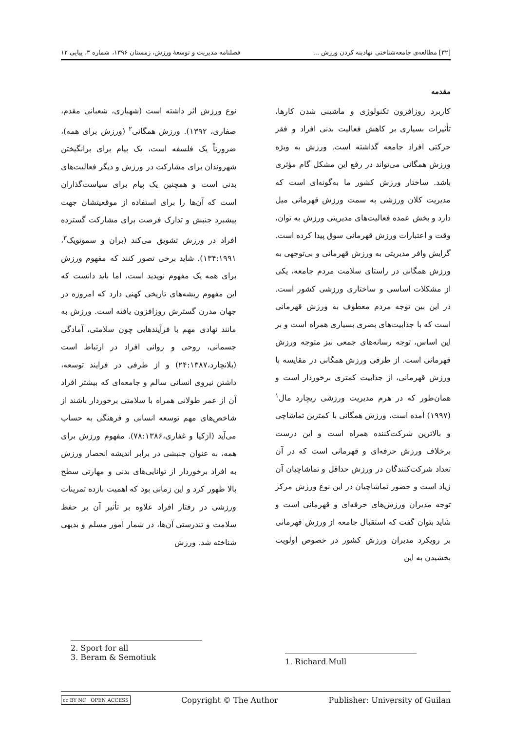[۳۲] مطالعه‌ی جامعه‌شناختی نهادینه کردن ورزش ... فصلنامه مدیریت و توسعهٔ ورزش، زمستان ۱۳۹۶، شماره ۳، پیاپی ۱۲
مقدمه
کاربرد روزافزون تکنولوژی و ماشینی شدن کارها، تأثیرات بسیاری بر کاهش فعالیت بدنی افراد و فقر حرکتی افراد جامعه گذاشته است. ورزش به ویژه ورزش همگانی می‌تواند در رفع این مشکل گام مؤثری باشد. ساختار ورزش کشور ما به‌گونه‌ای است که مدیریت کلان ورزشی به سمت ورزش قهرمانی میل دارد و بخش عمده فعالیت‌های مدیریتی ورزش به توان، وقت و اعتبارات ورزش قهرمانی سوق پیدا کرده است. گرایش وافر مدیریتی به ورزش قهرمانی و بی‌توجهی به ورزش همگانی در راستای سلامت مردم جامعه، یکی از مشکلات اساسی و ساختاری ورزشی کشور است. در این بین توجه مردم معطوف به ورزش قهرمانی است که با جذابیت‌های بصری بسیاری همراه است و بر این اساس، توجه رسانه‌های جمعی نیز متوجه ورزش قهرمانی است. از طرفی ورزش همگانی در مقایسه با ورزش قهرمانی، از جذابیت کمتری برخوردار است و همان‌طور که در هرم مدیریت ورزشی ریچارد مال<sup>۱</sup> (۱۹۹۷) آمده است، ورزش همگانی با کمترین تماشاچی و بالاترین شرکت‌کننده همراه است و این درست برخلاف ورزش حرفه‌ای و قهرمانی است که در آن تعداد شرکت‌کنندگان در ورزش حداقل و تماشاچیان آن زیاد است و حضور تماشاچیان در این نوع ورزش مرکز توجه مدیران ورزش‌های حرفه‌ای و قهرمانی است و شاید بتوان گفت که استقبال جامعه از ورزش قهرمانی بر رویکرد مدیران ورزش کشور در خصوص اولویت بخشیدن به این
نوع ورزش اثر داشته است (شهبازی، شعبانی مقدم، صفاری، ۱۳۹۲). ورزش همگانی<sup>۲</sup> (ورزش برای همه)، ضرورتاً یک فلسفه است، یک پیام برای برانگیختن شهروندان برای مشارکت در ورزش و دیگر فعالیت‌های بدنی است و همچنین یک پیام برای سیاست‌گذاران است که آن‌ها را برای استفاده از موقعیتشان جهت پیشبرد جنبش و تدارک فرصت برای مشارکت گسترده افراد در ورزش تشویق می‌کند (بران و سموتویک<sup>۳</sup>، ۱۳۴:۱۹۹۱). شاید برخی تصور کنند که مفهوم ورزش برای همه یک مفهوم نوپدید است، اما باید دانست که این مفهوم ریشه‌های تاریخی کهنی دارد که امروزه در جهان مدرن گسترش روزافزون یافته است. ورزش به مانند نهادی مهم با فرآیندهایی چون سلامتی، آمادگی جسمانی، روحی و روانی افراد در ارتباط است (بلانچارد،۲۴:۱۳۸۷) و از طرفی در فرایند توسعه، داشتن نیروی انسانی سالم و جامعه‌ای که بیشتر افراد آن از عمر طولانی همراه با سلامتی برخوردار باشند از شاخص‌های مهم توسعه انسانی و فرهنگی به حساب می‌آید (ازکیا و غفاری،۷۸:۱۳۸۶). مفهوم ورزش برای همه، به عنوان جنبشی در برابر اندیشه انحصار ورزش به افراد برخوردار از توانایی‌های بدنی و مهارتی سطح بالا ظهور کرد و این زمانی بود که اهمیت بازده تمرینات ورزشی در رفتار افراد علاوه بر تأثیر آن بر حفظ سلامت و تندرستی آن‌ها، در شمار امور مسلم و بدیهی شناخته شد. ورزش
1. Richard Mull
2. Sport for all
3. Beram & Semotiuk
cc BY NC OPEN ACCESS Copyright © The Author Publisher: University of Guilan